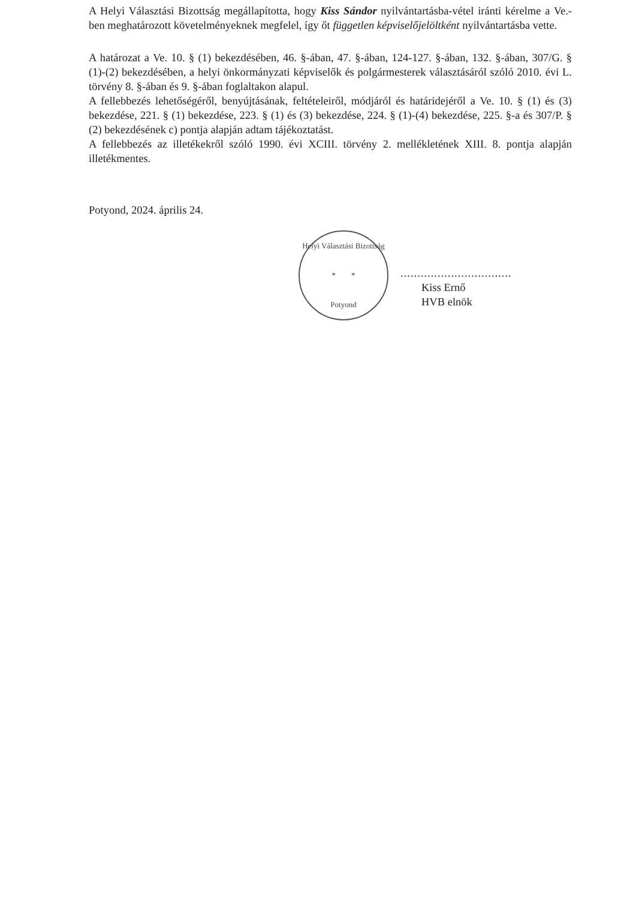A Helyi Választási Bizottság megállapította, hogy Kiss Sándor nyilvántartásba-vétel iránti kérelme a Ve.-ben meghatározott követelményeknek megfelel, így őt független képviselőjelöltként nyilvántartásba vette.
A határozat a Ve. 10. § (1) bekezdésében, 46. §-ában, 47. §-ában, 124-127. §-ában, 132. §-ában, 307/G. § (1)-(2) bekezdésében, a helyi önkormányzati képviselők és polgármesterek választásáról szóló 2010. évi L. törvény 8. §-ában és 9. §-ában foglaltakon alapul.
A fellebbezés lehetőségéről, benyújtásának, feltételeiről, módjáról és határidejéről a Ve. 10. § (1) és (3) bekezdése, 221. § (1) bekezdése, 223. § (1) és (3) bekezdése, 224. § (1)-(4) bekezdése, 225. §-a és 307/P. § (2) bekezdésének c) pontja alapján adtam tájékoztatást.
A fellebbezés az illetékekről szóló 1990. évi XCIII. törvény 2. mellékletének XIII. 8. pontja alapján illetékmentes.
Potyond, 2024. április 24.
Helyi Választási Bizottság
* *
Potyond
.................................
Kiss Ernő
HVB elnök